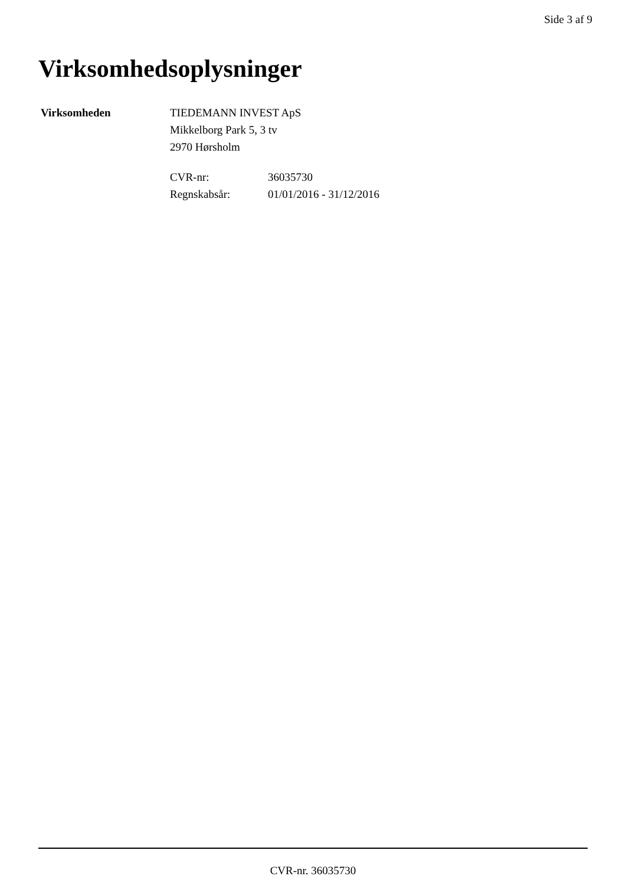Side 3 af 9
Virksomhedsoplysninger
Virksomheden TIEDEMANN INVEST ApS
Mikkelborg Park 5, 3 tv
2970 Hørsholm
CVR-nr: 36035730 Regnskabsår: 01/01/2016 - 31/12/2016
CVR-nr. 36035730